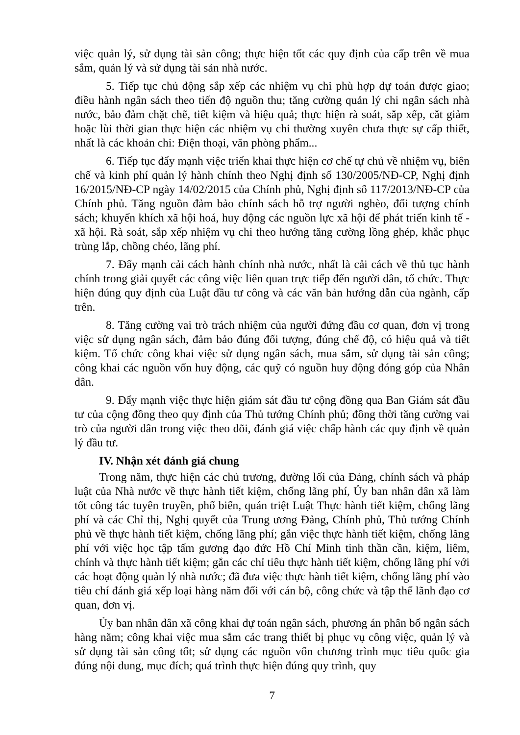việc quản lý, sử dụng tài sản công; thực hiện tốt các quy định của cấp trên về mua sắm, quản lý và sử dụng tài sản nhà nước.
5. Tiếp tục chủ động sắp xếp các nhiệm vụ chi phù hợp dự toán được giao; điều hành ngân sách theo tiến độ nguồn thu; tăng cường quản lý chi ngân sách nhà nước, bảo đảm chặt chẽ, tiết kiệm và hiệu quả; thực hiện rà soát, sắp xếp, cắt giảm hoặc lùi thời gian thực hiện các nhiệm vụ chi thường xuyên chưa thực sự cấp thiết, nhất là các khoản chi: Điện thoại, văn phòng phẩm...
6. Tiếp tục đẩy mạnh việc triển khai thực hiện cơ chế tự chủ về nhiệm vụ, biên chế và kinh phí quản lý hành chính theo Nghị định số 130/2005/NĐ-CP, Nghị định 16/2015/NĐ-CP ngày 14/02/2015 của Chính phủ, Nghị định số 117/2013/NĐ-CP của Chính phủ. Tăng nguồn đảm bảo chính sách hỗ trợ người nghèo, đối tượng chính sách; khuyến khích xã hội hoá, huy động các nguồn lực xã hội để phát triển kinh tế - xã hội. Rà soát, sắp xếp nhiệm vụ chi theo hướng tăng cường lồng ghép, khắc phục trùng lắp, chồng chéo, lãng phí.
7. Đẩy mạnh cải cách hành chính nhà nước, nhất là cải cách về thủ tục hành chính trong giải quyết các công việc liên quan trực tiếp đến người dân, tổ chức. Thực hiện đúng quy định của Luật đầu tư công và các văn bản hướng dẫn của ngành, cấp trên.
8. Tăng cường vai trò trách nhiệm của người đứng đầu cơ quan, đơn vị trong việc sử dụng ngân sách, đảm bảo đúng đối tượng, đúng chế độ, có hiệu quả và tiết kiệm. Tổ chức công khai việc sử dụng ngân sách, mua sắm, sử dụng tài sản công; công khai các nguồn vốn huy động, các quỹ có nguồn huy động đóng góp của Nhân dân.
9. Đẩy mạnh việc thực hiện giám sát đầu tư cộng đồng qua Ban Giám sát đầu tư của cộng đồng theo quy định của Thủ tướng Chính phủ; đồng thời tăng cường vai trò của người dân trong việc theo dõi, đánh giá việc chấp hành các quy định về quản lý đầu tư.
IV. Nhận xét đánh giá chung
Trong năm, thực hiện các chủ trương, đường lối của Đảng, chính sách và pháp luật của Nhà nước về thực hành tiết kiệm, chống lãng phí, Ủy ban nhân dân xã làm tốt công tác tuyên truyền, phổ biến, quán triệt Luật Thực hành tiết kiệm, chống lãng phí và các Chỉ thị, Nghị quyết của Trung ương Đảng, Chính phủ, Thủ tướng Chính phủ về thực hành tiết kiệm, chống lãng phí; gắn việc thực hành tiết kiệm, chống lãng phí với việc học tập tấm gương đạo đức Hồ Chí Minh tinh thần cần, kiệm, liêm, chính và thực hành tiết kiệm; gắn các chỉ tiêu thực hành tiết kiệm, chống lãng phí với các hoạt động quản lý nhà nước; đã đưa việc thực hành tiết kiệm, chống lãng phí vào tiêu chí đánh giá xếp loại hàng năm đối với cán bộ, công chức và tập thể lãnh đạo cơ quan, đơn vị.
Ủy ban nhân dân xã công khai dự toán ngân sách, phương án phân bổ ngân sách hàng năm; công khai việc mua sắm các trang thiết bị phục vụ công việc, quản lý và sử dụng tài sản công tốt; sử dụng các nguồn vốn chương trình mục tiêu quốc gia đúng nội dung, mục đích; quá trình thực hiện đúng quy trình, quy
7